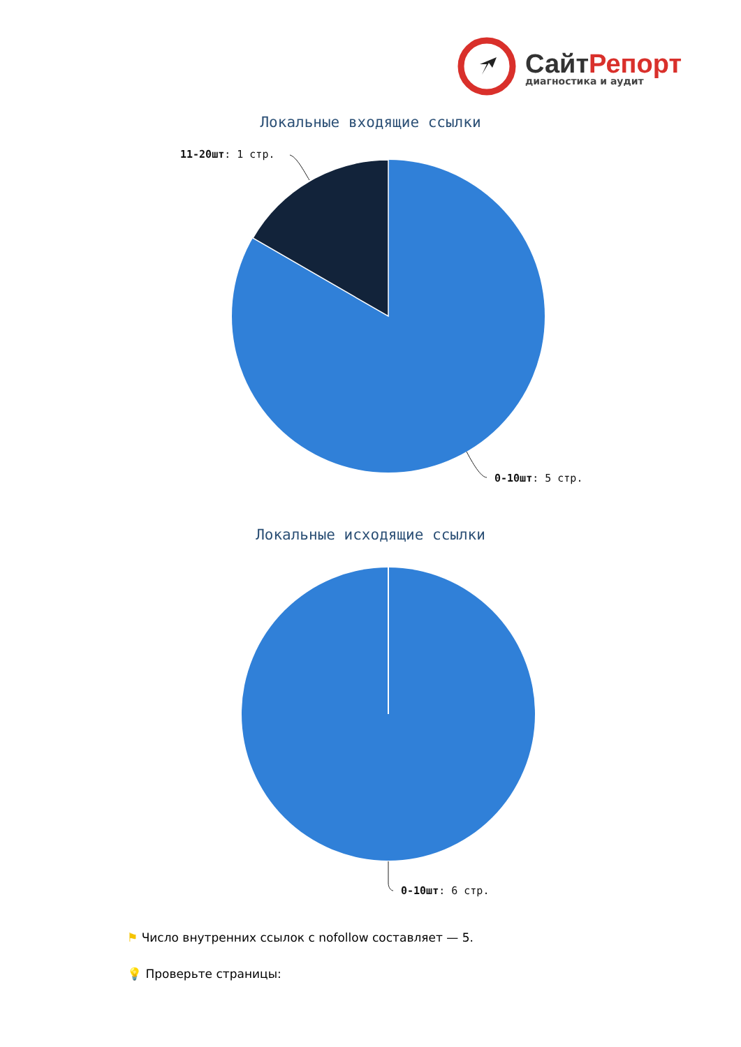СайтРепорт
диагностика и аудит
Локальные входящие ссылки
11-20шт: 1 стр.
0-10шт: 5 стр.
Локальные исходящие ссылки
0-10шт: 6 стр.
⚑ Число внутренних ссылок с nofollow составляет — 5.
💡 Проверьте страницы: